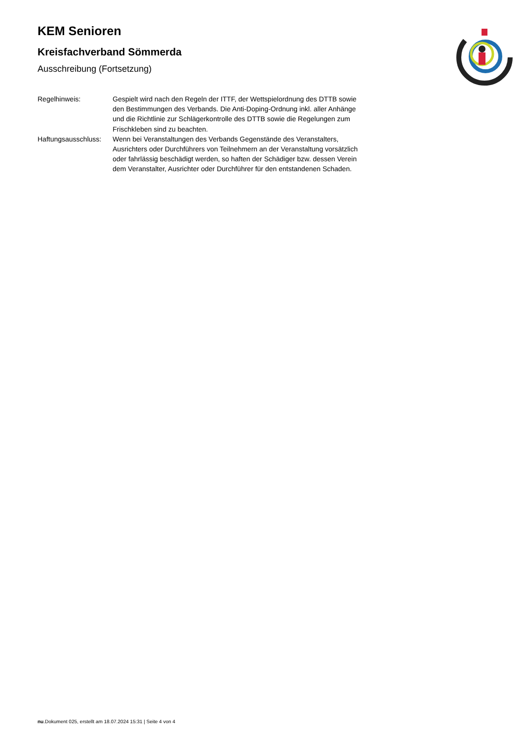KEM Senioren
Kreisfachverband Sömmerda
Ausschreibung (Fortsetzung)
| Regelhinweis: | Gespielt wird nach den Regeln der ITTF, der Wettspielordnung des DTTB sowie den Bestimmungen des Verbands. Die Anti-Doping-Ordnung inkl. aller Anhänge und die Richtlinie zur Schlägerkontrolle des DTTB sowie die Regelungen zum Frischkleben sind zu beachten. |
| Haftungsausschluss: | Wenn bei Veranstaltungen des Verbands Gegenstände des Veranstalters, Ausrichters oder Durchführers von Teilnehmern an der Veranstaltung vorsätzlich oder fahrlässig beschädigt werden, so haften der Schädiger bzw. dessen Verein dem Veranstalter, Ausrichter oder Durchführer für den entstandenen Schaden. |
nu.Dokument 025, erstellt am 18.07.2024 15:31 | Seite 4 von 4